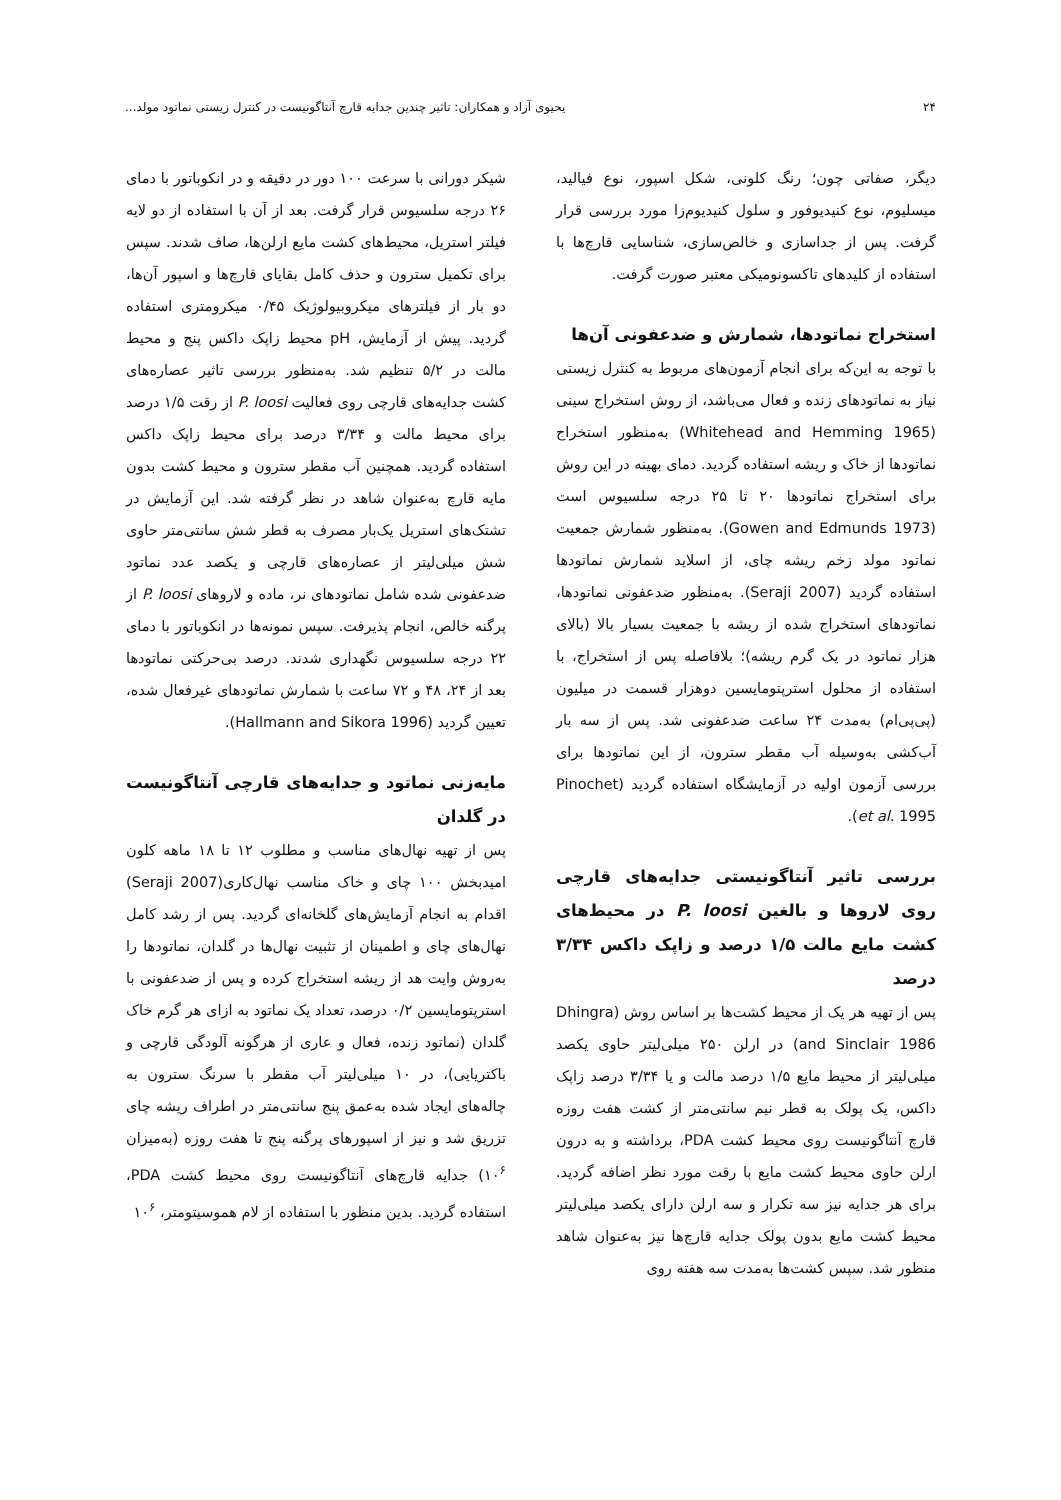۲۴ یحیوی آزاد و همکاران: تاثیر چندین جدایه قارچ آنتاگونیست در کنترل زیستی نماتود مولد...
دیگر، صفاتی چون؛ رنگ کلونی، شکل اسپور، نوع فیالید، میسلیوم، نوع کنیدیوفور و سلول کنیدیوم‌زا مورد بررسی قرار گرفت. پس از جداسازی و خالص‌سازی، شناسایی قارچ‌ها با استفاده از کلیدهای تاکسونومیکی معتبر صورت گرفت.
استخراج نماتودها، شمارش و ضدعفونی آن‌ها
با توجه به این‌که برای انجام آزمون‌های مربوط به کنترل زیستی نیاز به نماتودهای زنده و فعال می‌باشد، از روش استخراج سینی (Whitehead and Hemming 1965) به‌منظور استخراج نماتودها از خاک و ریشه استفاده گردید. دمای بهینه در این روش برای استخراج نماتودها ۲۰ تا ۲۵ درجه سلسیوس است (Gowen and Edmunds 1973). به‌منظور شمارش جمعیت نماتود مولد زخم ریشه چای، از اسلاید شمارش نماتودها استفاده گردید (Seraji 2007). به‌منظور ضدعفونی نماتودها، نماتودهای استخراج شده از ریشه با جمعیت بسیار بالا (بالای هزار نماتود در یک گرم ریشه)؛ بلافاصله پس از استخراج، با استفاده از محلول استرپتومایسین دوهزار قسمت در میلیون (پی‌پی‌ام) به‌مدت ۲۴ ساعت ضدعفونی شد. پس از سه بار آب‌کشی به‌وسیله آب مقطر سترون، از این نماتودها برای بررسی آزمون اولیه در آزمایشگاه استفاده گردید (Pinochet et al. 1995).
بررسی تاثیر آنتاگونیستی جدایه‌های قارچی روی لاروها و بالغین P. loosi در محیط‌های کشت مایع مالت ۱/۵ درصد و زاپک داکس ۳/۳۴ درصد
پس از تهیه هر یک از محیط کشت‌ها بر اساس روش (Dhingra and Sinclair 1986) در ارلن ۲۵۰ میلی‌لیتر حاوی یکصد میلی‌لیتر از محیط مایع ۱/۵ درصد مالت و یا ۳/۳۴ درصد زاپک داکس، یک پولک به قطر نیم سانتی‌متر از کشت هفت روزه قارچ آنتاگونیست روی محیط کشت PDA، برداشته و به درون ارلن حاوی محیط کشت مایع با رقت مورد نظر اضافه گردید. برای هر جدایه نیز سه تکرار و سه ارلن دارای یکصد میلی‌لیتر محیط کشت مایع بدون پولک جدایه قارچ‌ها نیز به‌عنوان شاهد منظور شد. سپس کشت‌ها به‌مدت سه هفته روی
شیکر دورانی با سرعت ۱۰۰ دور در دقیقه و در انکوباتور با دمای ۲۶ درجه سلسیوس قرار گرفت. بعد از آن با استفاده از دو لایه فیلتر استریل، محیط‌های کشت مایع ارلن‌ها، صاف شدند. سپس برای تکمیل سترون و حذف کامل بقایای قارچ‌ها و اسپور آن‌ها، دو بار از فیلترهای میکروبیولوژیک ۰/۴۵ میکرومتری استفاده گردید. پیش از آزمایش، pH محیط زاپک داکس پنج و محیط مالت در ۵/۲ تنظیم شد. به‌منظور بررسی تاثیر عصاره‌های کشت جدایه‌های قارچی روی فعالیت P. loosi از رقت ۱/۵ درصد برای محیط مالت و ۳/۳۴ درصد برای محیط زاپک داکس استفاده گردید. همچنین آب مقطر سترون و محیط کشت بدون مایه قارچ به‌عنوان شاهد در نظر گرفته شد. این آزمایش در تشتک‌های استریل یک‌بار مصرف به قطر شش سانتی‌متر حاوی شش میلی‌لیتر از عصاره‌های قارچی و یکصد عدد نماتود ضدعفونی شده شامل نماتودهای نر، ماده و لاروهای P. loosi از پرگنه خالص، انجام پذیرفت. سپس نمونه‌ها در انکوباتور با دمای ۲۲ درجه سلسیوس نگهداری شدند. درصد بی‌حرکتی نماتودها بعد از ۲۴، ۴۸ و ۷۲ ساعت با شمارش نماتودهای غیرفعال شده، تعیین گردید (Hallmann and Sikora 1996).
مایه‌زنی نماتود و جدایه‌های قارچی آنتاگونیست در گلدان
پس از تهیه نهال‌های مناسب و مطلوب ۱۲ تا ۱۸ ماهه کلون امیدبخش ۱۰۰ چای و خاک مناسب نهال‌کاری(Seraji 2007) اقدام به انجام آزمایش‌های گلخانه‌ای گردید. پس از رشد کامل نهال‌های چای و اطمینان از تثبیت نهال‌ها در گلدان، نماتودها را به‌روش وایت هد از ریشه استخراج کرده و پس از ضدعفونی با استرپتومایسین ۰/۲ درصد، تعداد یک نماتود به ازای هر گرم خاک گلدان (نماتود زنده، فعال و عاری از هرگونه آلودگی قارچی و باکتریایی)، در ۱۰ میلی‌لیتر آب مقطر با سرنگ سترون به چاله‌های ایجاد شده به‌عمق پنج سانتی‌متر در اطراف ریشه چای تزریق شد و نیز از اسپورهای پرگنه پنج تا هفت روزه (به‌میزان ۱۰<sup>۶</sup>) جدایه قارچ‌های آنتاگونیست روی محیط کشت PDA، استفاده گردید. بدین منظور با استفاده از لام هموسیتومتر، ۱۰<sup>۶</sup>